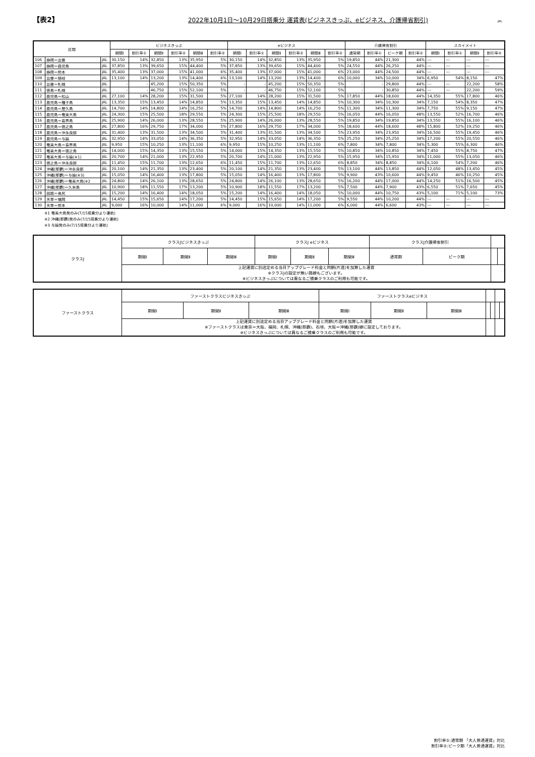【表2】
2022年10月1日～10月29日搭乗分 運賃表(ビジネスきっぷ、eビジネス、介護帰省割引)
JAL
| 区間 | | | ビジネスきっぷ | | | | | | eビジネス | | | | | | 介護帰省割引 | | | | スカイメイト | | | |
| --- | --- | --- | --- | --- | --- | --- | --- | --- | --- | --- | --- | --- | --- | --- | --- | --- | --- | --- | --- | --- | --- | --- |
| | | | 期間Ⅰ | 割引率① | 期間Ⅱ | 割引率② | 期間Ⅲ | 割引率② | 期間Ⅰ | 割引率① | 期間Ⅱ | 割引率② | 期間Ⅲ | 割引率② | 通常期 | 割引率① | ピーク期 | 割引率② | 期間Ⅰ | 割引率① | 期間Ⅱ | 割引率② |
| 106 | 静岡＝出雲 | JAL | 30,150 | 14% | 32,850 | 13% | 35,950 | 5% | 30,150 | 14% | 32,850 | 13% | 35,950 | 5% | 19,850 | 44% | 21,300 | 44% | --- | --- | --- | --- |
| 107 | 静岡＝鹿児島 | JAL | 37,850 | 13% | 39,650 | 15% | 44,400 | 5% | 37,850 | 13% | 39,650 | 15% | 44,400 | 5% | 24,550 | 44% | 26,250 | 44% | --- | --- | --- | --- |
| 108 | 静岡＝熊本 | JAL | 35,400 | 13% | 37,000 | 15% | 41,000 | 6% | 35,400 | 13% | 37,000 | 15% | 41,000 | 6% | 23,000 | 44% | 24,500 | 44% | --- | --- | --- | --- |
| 109 | 出雲＝隠岐 | JAL | 13,100 | 14% | 13,200 | 13% | 14,400 | 6% | 13,100 | 14% | 13,200 | 13% | 14,400 | 6% | 10,000 | 34% | 10,000 | 34% | 6,950 | 54% | 8,150 | 47% |
| 110 | 出雲＝札幌 | JAL | - | - | 45,200 | 15% | 50,350 | 5% | - | - | 45,200 | 15% | 50,350 | 5% | - | - | 29,800 | 44% | --- | --- | 22,200 | 58% |
| 111 | 徳島＝札幌 | JAL | - | - | 46,750 | 15% | 52,100 | 5% | - | - | 46,750 | 15% | 52,100 | 5% | - | - | 30,850 | 44% | --- | --- | 22,200 | 59% |
| 112 | 鹿児島＝松山 | JAL | 27,100 | 14% | 28,200 | 15% | 31,500 | 5% | 27,100 | 14% | 28,200 | 15% | 31,500 | 5% | 17,850 | 44% | 18,600 | 44% | 14,350 | 55% | 17,800 | 46% |
| 113 | 鹿児島＝種子島 | JAL | 13,350 | 15% | 13,450 | 14% | 14,850 | 5% | 13,350 | 15% | 13,450 | 14% | 14,850 | 5% | 10,300 | 34% | 10,300 | 34% | 7,150 | 54% | 8,350 | 47% |
| 114 | 鹿児島＝屋久島 | JAL | 14,700 | 14% | 14,800 | 14% | 16,250 | 5% | 14,700 | 14% | 14,800 | 14% | 16,250 | 5% | 11,300 | 34% | 11,300 | 34% | 7,750 | 55% | 9,150 | 47% |
| 115 | 鹿児島＝奄美大島 | JAL | 24,300 | 15% | 25,500 | 18% | 29,550 | 5% | 24,300 | 15% | 25,500 | 18% | 29,550 | 5% | 16,050 | 44% | 16,050 | 48% | 13,550 | 52% | 16,700 | 46% |
| 116 | 鹿児島＝喜界島 | JAL | 25,900 | 14% | 26,000 | 13% | 28,550 | 5% | 25,900 | 14% | 26,000 | 13% | 28,550 | 5% | 19,850 | 34% | 19,850 | 34% | 13,550 | 55% | 16,100 | 46% |
| 117 | 鹿児島＝徳之島 | JAL | 27,800 | 16% | 29,750 | 17% | 34,000 | 5% | 27,800 | 16% | 29,750 | 17% | 34,000 | 5% | 18,600 | 44% | 18,600 | 48% | 15,800 | 52% | 19,250 | 46% |
| 118 | 鹿児島＝沖永良部 | JAL | 31,400 | 13% | 31,500 | 13% | 34,500 | 5% | 31,400 | 13% | 31,500 | 13% | 34,500 | 5% | 23,950 | 34% | 23,950 | 34% | 16,500 | 55% | 19,450 | 46% |
| 119 | 鹿児島＝与論 | JAL | 32,950 | 14% | 33,050 | 14% | 36,350 | 5% | 32,950 | 14% | 33,050 | 14% | 36,350 | 5% | 25,250 | 34% | 25,250 | 34% | 17,200 | 55% | 20,550 | 46% |
| 120 | 奄美大島＝喜界島 | JAL | 9,950 | 15% | 10,250 | 13% | 11,100 | 6% | 9,950 | 15% | 10,250 | 13% | 11,100 | 6% | 7,800 | 34% | 7,800 | 34% | 5,300 | 55% | 6,300 | 46% |
| 121 | 奄美大島＝徳之島 | JAL | 14,000 | 15% | 14,350 | 13% | 15,550 | 5% | 14,000 | 15% | 14,350 | 13% | 15,550 | 5% | 10,850 | 34% | 10,850 | 34% | 7,450 | 55% | 8,750 | 47% |
| 122 | 奄美大島＝与論(※1) | JAL | 20,700 | 14% | 21,000 | 13% | 22,950 | 5% | 20,700 | 14% | 21,000 | 13% | 22,950 | 5% | 15,950 | 34% | 15,950 | 34% | 11,000 | 55% | 13,050 | 46% |
| 123 | 徳之島＝沖永良部 | JAL | 11,450 | 15% | 11,700 | 13% | 12,650 | 6% | 11,450 | 15% | 11,700 | 13% | 12,650 | 6% | 8,850 | 34% | 8,850 | 34% | 6,100 | 54% | 7,200 | 46% |
| 124 | 沖縄(那覇)＝沖永良部 | JAL | 20,100 | 14% | 21,350 | 13% | 23,400 | 5% | 20,100 | 14% | 21,350 | 13% | 23,400 | 5% | 13,100 | 44% | 13,850 | 44% | 12,050 | 48% | 13,450 | 45% |
| 125 | 沖縄(那覇)＝与論(※3) | JAL | 15,050 | 14% | 16,400 | 13% | 17,800 | 5% | 15,050 | 14% | 16,400 | 13% | 17,800 | 5% | 9,900 | 43% | 10,600 | 44% | 9,450 | 46% | 10,250 | 45% |
| 126 | 沖縄(那覇)＝奄美大島(※2 | JAL | 24,800 | 14% | 26,100 | 13% | 28,650 | 5% | 24,800 | 14% | 26,100 | 13% | 28,650 | 5% | 16,200 | 44% | 17,000 | 44% | 14,250 | 51% | 16,500 | 45% |
| 127 | 沖縄(那覇)＝久米島 | JAL | 10,900 | 18% | 11,550 | 17% | 13,200 | 5% | 10,900 | 18% | 11,550 | 17% | 13,200 | 5% | 7,500 | 44% | 7,900 | 43% | 6,550 | 51% | 7,650 | 45% |
| 128 | 函館＝奥尻 | JAL | 15,200 | 14% | 16,400 | 14% | 18,050 | 5% | 15,200 | 14% | 16,400 | 14% | 18,050 | 5% | 10,000 | 44% | 10,750 | 43% | 5,100 | 71% | 5,100 | 73% |
| 129 | 天草＝福岡 | JAL | 14,450 | 15% | 15,650 | 14% | 17,200 | 5% | 14,450 | 15% | 15,650 | 14% | 17,200 | 5% | 9,550 | 44% | 10,200 | 44% | --- | --- | --- | --- |
| 130 | 天草＝熊本 | JAL | 9,000 | 16% | 10,000 | 14% | 11,000 | 6% | 9,000 | 16% | 10,000 | 14% | 11,000 | 6% | 6,000 | 44% | 6,600 | 43% | --- | --- | --- | --- |
※1 奄美大島発のみ(7/15搭乗分より運航)
※2 沖縄(那覇)発のみ(7/15搭乗分より運航)
※3 与論発のみ(7/15搭乗分より運航)
| クラスJ | クラスJビジネスきっぷ | | | クラスJ eビジネス | | | クラスJ介護帰省割引 | | | |
| | 期間Ⅰ | 期間Ⅱ | 期間Ⅲ | 期間Ⅰ | 期間Ⅱ | 期間Ⅲ | 通常期 | ピーク期 | | |
| | 上記運賃に別途定める当日アップグレード料金と同額(片道)を加算した運賃 ※クラスJの設定が無い路線もございます。 ※ビジネスきっぷについては異なるご搭乗クラスのご利用も可能です。 | | | | | | | | | |
| ファーストクラス | ファーストクラスビジネスきっぷ | | | ファーストクラスeビジネス | | | | | | |
| | 期間Ⅰ | 期間Ⅱ | 期間Ⅲ | 期間Ⅰ | 期間Ⅱ | 期間Ⅲ | | | | |
| | 上記運賃に別途定める当日アップグレード料金と同額(片道)を加算した運賃 ※ファーストクラスは東京＝大阪、福岡、札幌、沖縄(那覇)、石垣、大阪＝沖縄(那覇)線に設定しております。 ※ビジネスきっぷについては異なるご搭乗クラスのご利用も可能です。 | | | | | | | | | |
割引率①:通常期 「大人普通運賃」対比
割引率②:ピーク期「大人普通運賃」対比